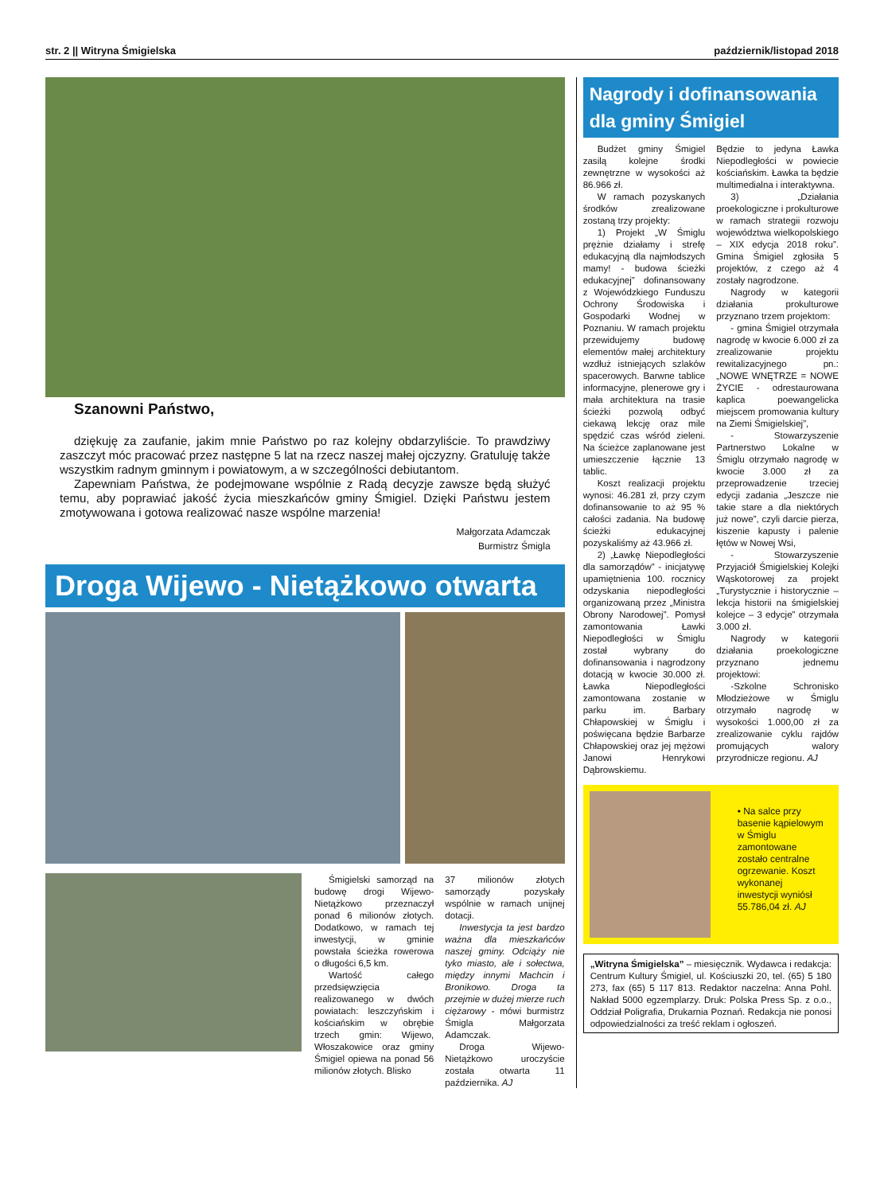str. 2 || Witryna Śmigielska październik/listopad 2018
Szanowni Państwo,
dziękuję za zaufanie, jakim mnie Państwo po raz kolejny obdarzyliście. To prawdziwy zaszczyt móc pracować przez następne 5 lat na rzecz naszej małej ojczyzny. Gratuluję także wszystkim radnym gminnym i powiatowym, a w szczególności debiutantom.
Zapewniam Państwa, że podejmowane wspólnie z Radą decyzje zawsze będą służyć temu, aby poprawiać jakość życia mieszkańców gminy Śmigiel. Dzięki Państwu jestem zmotywowana i gotowa realizować nasze wspólne marzenia!
Małgorzata Adamczak
Burmistrz Śmigla
Droga Wijewo - Nietążkowo otwarta
Śmigielski samorząd na budowę drogi Wijewo-Nietążkowo przeznaczył ponad 6 milionów złotych. Dodatkowo, w ramach tej inwestycji, w gminie powstała ścieżka rowerowa o długości 6,5 km.
Wartość całego przedsięwzięcia realizowanego w dwóch powiatach: leszczyńskim i kościańskim w obrębie trzech gmin: Wijewo, Włoszakowice oraz gminy Śmigiel opiewa na ponad 56 milionów złotych. Blisko
37 milionów złotych samorządy pozyskały wspólnie w ramach unijnej dotacji.
Inwestycja ta jest bardzo ważna dla mieszkańców naszej gminy. Odciąży nie tyko miasto, ale i sołectwa, między innymi Machcin i Bronikowo. Droga ta przejmie w dużej mierze ruch ciężarowy - mówi burmistrz Śmigla Małgorzata Adamczak.
Droga Wijewo-Nietążkowo uroczyście została otwarta 11 października. AJ
Nagrody i dofinansowania dla gminy Śmigiel
Budżet gminy Śmigiel zasilą kolejne środki zewnętrzne w wysokości aż 86.966 zł.
W ramach pozyskanych środków zrealizowane zostaną trzy projekty:
1) Projekt „W Śmiglu prężnie działamy i strefę edukacyjną dla najmłodszych mamy! - budowa ścieżki edukacyjnej” dofinansowany z Wojewódzkiego Funduszu Ochrony Środowiska i Gospodarki Wodnej w Poznaniu. W ramach projektu przewidujemy budowę elementów małej architektury wzdłuż istniejących szlaków spacerowych. Barwne tablice informacyjne, plenerowe gry i mała architektura na trasie ścieżki pozwolą odbyć ciekawą lekcję oraz mile spędzić czas wśród zieleni. Na ścieżce zaplanowane jest umieszczenie łącznie 13 tablic.
Koszt realizacji projektu wynosi: 46.281 zł, przy czym dofinansowanie to aż 95 % całości zadania. Na budowę ścieżki edukacyjnej pozyskaliśmy aż 43.966 zł.
2) „Ławkę Niepodległości dla samorządów” - inicjatywę upamiętnienia 100. rocznicy odzyskania niepodległości organizowaną przez „Ministra Obrony Narodowej”. Pomysł zamontowania Ławki Niepodległości w Śmiglu został wybrany do dofinansowania i nagrodzony dotacją w kwocie 30.000 zł. Ławka Niepodległości zamontowana zostanie w parku im. Barbary Chłapowskiej w Śmiglu i poświęcana będzie Barbarze Chłapowskiej oraz jej mężowi Janowi Henrykowi Dąbrowskiemu.
Będzie to jedyna Ławka Niepodległości w powiecie kościańskim. Ławka ta będzie multimedialna i interaktywna.
3) „Działania proekologiczne i prokulturowe w ramach strategii rozwoju województwa wielkopolskiego – XIX edycja 2018 roku”. Gmina Śmigiel zgłosiła 5 projektów, z czego aż 4 zostały nagrodzone.
Nagrody w kategorii działania prokulturowe przyznano trzem projektom:
- gmina Śmigiel otrzymała nagrodę w kwocie 6.000 zł za zrealizowanie projektu rewitalizacyjnego pn.: „NOWE WNĘTRZE = NOWE ŻYCIE - odrestaurowana kaplica poewangelicka miejscem promowania kultury na Ziemi Śmigielskiej”,
- Stowarzyszenie Partnerstwo Lokalne w Śmiglu otrzymało nagrodę w kwocie 3.000 zł za przeprowadzenie trzeciej edycji zadania „Jeszcze nie takie stare a dla niektórych już nowe”, czyli darcie pierza, kiszenie kapusty i palenie łętów w Nowej Wsi,
- Stowarzyszenie Przyjaciół Śmigielskiej Kolejki Wąskotorowej za projekt „Turystycznie i historycznie – lekcja historii na śmigielskiej kolejce – 3 edycje” otrzymała 3.000 zł.
Nagrody w kategorii działania proekologiczne przyznano jednemu projektowi:
-Szkolne Schronisko Młodzieżowe w Śmiglu otrzymało nagrodę w wysokości 1.000,00 zł za zrealizowanie cyklu rajdów promujących walory przyrodnicze regionu. AJ
• Na salce przy basenie kąpielowym w Śmiglu zamontowane zostało centralne ogrzewanie. Koszt wykonanej inwestycji wyniósł 55.786,04 zł. AJ
„Witryna Śmigielska” – miesięcznik. Wydawca i redakcja: Centrum Kultury Śmigiel, ul. Kościuszki 20, tel. (65) 5 180 273, fax (65) 5 117 813. Redaktor naczelna: Anna Pohl. Nakład 5000 egzemplarzy. Druk: Polska Press Sp. z o.o., Oddział Poligrafia, Drukarnia Poznań. Redakcja nie ponosi odpowiedzialności za treść reklam i ogłoszeń.